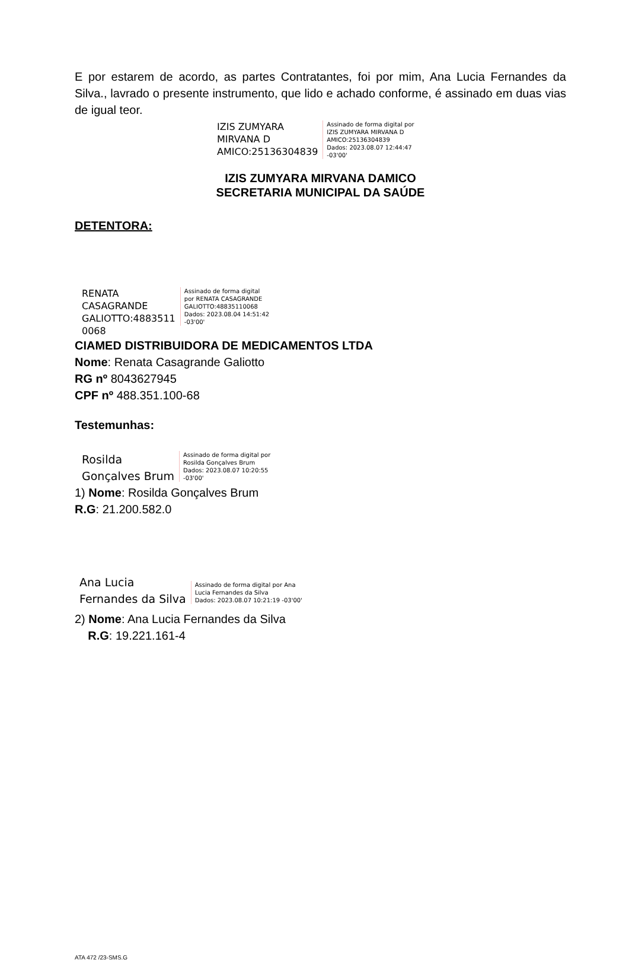E por estarem de acordo, as partes Contratantes, foi por mim, Ana Lucia Fernandes da Silva., lavrado o presente instrumento, que lido e achado conforme, é assinado em duas vias de igual teor.
IZIS ZUMYARA
MIRVANA D
AMICO:25136304839
Assinado de forma digital por
IZIS ZUMYARA MIRVANA D
AMICO:25136304839
Dados: 2023.08.07 12:44:47
-03'00'
IZIS ZUMYARA MIRVANA DAMICO
SECRETARIA MUNICIPAL DA SAÚDE
DETENTORA:
RENATA
CASAGRANDE
GALIOTTO:4883511
0068
Assinado de forma digital
por RENATA CASAGRANDE
GALIOTTO:48835110068
Dados: 2023.08.04 14:51:42
-03'00'
CIAMED DISTRIBUIDORA DE MEDICAMENTOS LTDA
Nome: Renata Casagrande Galiotto
RG nº 8043627945
CPF nº 488.351.100-68
Testemunhas:
Rosilda
Gonçalves Brum
Assinado de forma digital por
Rosilda Gonçalves Brum
Dados: 2023.08.07 10:20:55
-03'00'
1) Nome: Rosilda Gonçalves Brum
R.G: 21.200.582.0
Ana Lucia
Fernandes da Silva
Assinado de forma digital por Ana
Lucia Fernandes da Silva
Dados: 2023.08.07 10:21:19 -03'00'
2) Nome: Ana Lucia Fernandes da Silva
R.G: 19.221.161-4
ATA 472 /23-SMS.G